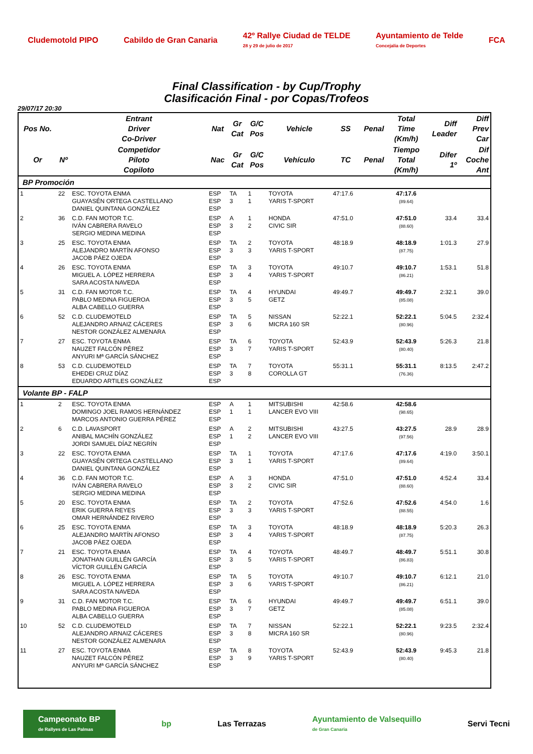Cludemotold PIPO Cabildo de Gran Canaria
42º Rallye Ciudad de TELDE
28 y 29 de julio de 2017
Ayuntamiento de Telde
Concejalía de Deportes
FCA
Final Classification - by Cup/Trophy
Clasificación Final - por Copas/Trofeos
29/07/17 20:30
| Pos No. | | Entrant Driver Co-Driver | Nat | Gr Cat | G/C Pos | Vehicle | SS | Penal | Total Time (Km/h) | Diff Leader | Diff Prev Car |
| --- | --- | --- | --- | --- | --- | --- | --- | --- | --- | --- | --- |
| Or | Nº | Competidor Piloto Copiloto | Nac | Gr Cat | G/C Pos | Vehículo | TC | Penal | Tiempo Total (Km/h) | Difer 1º | Dif Coche Ant |
| BP Promoción | | | | | | | | | | | |
| 1 | 22 | ESC. TOYOTA ENMA GUAYASÉN ORTEGA CASTELLANO DANIEL QUINTANA GONZÁLEZ | ESP ESP ESP | TA 3 | 1 1 | TOYOTA YARIS T-SPORT | 47:17.6 | | 47:17.6 (89.64) | | |
| 2 | 36 | C.D. FAN MOTOR T.C. IVÁN CABRERA RAVELO SERGIO MEDINA MEDINA | ESP ESP ESP | A 3 | 1 2 | HONDA CIVIC SIR | 47:51.0 | | 47:51.0 (88.60) | 33.4 | 33.4 |
| 3 | 25 | ESC. TOYOTA ENMA ALEJANDRO MARTÍN AFONSO JACOB PÁEZ OJEDA | ESP ESP ESP | TA 3 | 2 3 | TOYOTA YARIS T-SPORT | 48:18.9 | | 48:18.9 (87.75) | 1:01.3 | 27.9 |
| 4 | 26 | ESC. TOYOTA ENMA MIGUEL A. LÓPEZ HERRERA SARA ACOSTA NAVEDA | ESP ESP ESP | TA 3 | 3 4 | TOYOTA YARIS T-SPORT | 49:10.7 | | 49:10.7 (86.21) | 1:53.1 | 51.8 |
| 5 | 31 | C.D. FAN MOTOR T.C. PABLO MEDINA FIGUEROA ALBA CABELLO GUERRA | ESP ESP ESP | TA 3 | 4 5 | HYUNDAI GETZ | 49:49.7 | | 49:49.7 (85.08) | 2:32.1 | 39.0 |
| 6 | 52 | C.D. CLUDEMOTELD ALEJANDRO ARNAIZ CÁCERES NESTOR GONZÁLEZ ALMENARA | ESP ESP ESP | TA 3 | 5 6 | NISSAN MICRA 160 SR | 52:22.1 | | 52:22.1 (80.96) | 5:04.5 | 2:32.4 |
| 7 | 27 | ESC. TOYOTA ENMA NAUZET FALCÓN PÉREZ ANYURI Mª GARCÍA SÁNCHEZ | ESP ESP ESP | TA 3 | 6 7 | TOYOTA YARIS T-SPORT | 52:43.9 | | 52:43.9 (80.40) | 5:26.3 | 21.8 |
| 8 | 53 | C.D. CLUDEMOTELD EHEDEI CRUZ DÍAZ EDUARDO ARTILES GONZÁLEZ | ESP ESP ESP | TA 3 | 7 8 | TOYOTA COROLLA GT | 55:31.1 | | 55:31.1 (76.36) | 8:13.5 | 2:47.2 |
| Volante BP - FALP | | | | | | | | | | | |
| 1 | 2 | ESC. TOYOTA ENMA DOMINGO JOEL RAMOS HERNÁNDEZ MARCOS ANTONIO GUERRA PÉREZ | ESP ESP ESP | A 1 | 1 1 | MITSUBISHI LANCER EVO VIII | 42:58.6 | | 42:58.6 (98.65) | | |
| 2 | 6 | C.D. LAVASPORT ANIBAL MACHÍN GONZÁLEZ JORDI SAMUEL DÍAZ NEGRÍN | ESP ESP ESP | A 1 | 2 2 | MITSUBISHI LANCER EVO VIII | 43:27.5 | | 43:27.5 (97.56) | 28.9 | 28.9 |
| 3 | 22 | ESC. TOYOTA ENMA GUAYASÉN ORTEGA CASTELLANO DANIEL QUINTANA GONZÁLEZ | ESP ESP ESP | TA 3 | 1 1 | TOYOTA YARIS T-SPORT | 47:17.6 | | 47:17.6 (89.64) | 4:19.0 | 3:50.1 |
| 4 | 36 | C.D. FAN MOTOR T.C. IVÁN CABRERA RAVELO SERGIO MEDINA MEDINA | ESP ESP ESP | A 3 | 3 2 | HONDA CIVIC SIR | 47:51.0 | | 47:51.0 (88.60) | 4:52.4 | 33.4 |
| 5 | 20 | ESC. TOYOTA ENMA ERIK GUERRA REYES OMAR HERNÁNDEZ RIVERO | ESP ESP ESP | TA 3 | 2 3 | TOYOTA YARIS T-SPORT | 47:52.6 | | 47:52.6 (88.55) | 4:54.0 | 1.6 |
| 6 | 25 | ESC. TOYOTA ENMA ALEJANDRO MARTÍN AFONSO JACOB PÁEZ OJEDA | ESP ESP ESP | TA 3 | 3 4 | TOYOTA YARIS T-SPORT | 48:18.9 | | 48:18.9 (87.75) | 5:20.3 | 26.3 |
| 7 | 21 | ESC. TOYOTA ENMA JONATHAN GUILLÉN GARCÍA VÍCTOR GUILLÉN GARCÍA | ESP ESP ESP | TA 3 | 4 5 | TOYOTA YARIS T-SPORT | 48:49.7 | | 48:49.7 (86.83) | 5:51.1 | 30.8 |
| 8 | 26 | ESC. TOYOTA ENMA MIGUEL A. LÓPEZ HERRERA SARA ACOSTA NAVEDA | ESP ESP ESP | TA 3 | 5 6 | TOYOTA YARIS T-SPORT | 49:10.7 | | 49:10.7 (86.21) | 6:12.1 | 21.0 |
| 9 | 31 | C.D. FAN MOTOR T.C. PABLO MEDINA FIGUEROA ALBA CABELLO GUERRA | ESP ESP ESP | TA 3 | 6 7 | HYUNDAI GETZ | 49:49.7 | | 49:49.7 (85.08) | 6:51.1 | 39.0 |
| 10 | 52 | C.D. CLUDEMOTELD ALEJANDRO ARNAIZ CÁCERES NESTOR GONZÁLEZ ALMENARA | ESP ESP ESP | TA 3 | 7 8 | NISSAN MICRA 160 SR | 52:22.1 | | 52:22.1 (80.96) | 9:23.5 | 2:32.4 |
| 11 | 27 | ESC. TOYOTA ENMA NAUZET FALCÓN PÉREZ ANYURI Mª GARCÍA SÁNCHEZ | ESP ESP ESP | TA 3 | 8 9 | TOYOTA YARIS T-SPORT | 52:43.9 | | 52:43.9 (80.40) | 9:45.3 | 21.8 |
Campeonato BP
de Rallyes de Las Palmas
bp Las Terrazas
Ayuntamiento de Valsequillo
de Gran Canaria
Servi Tecni